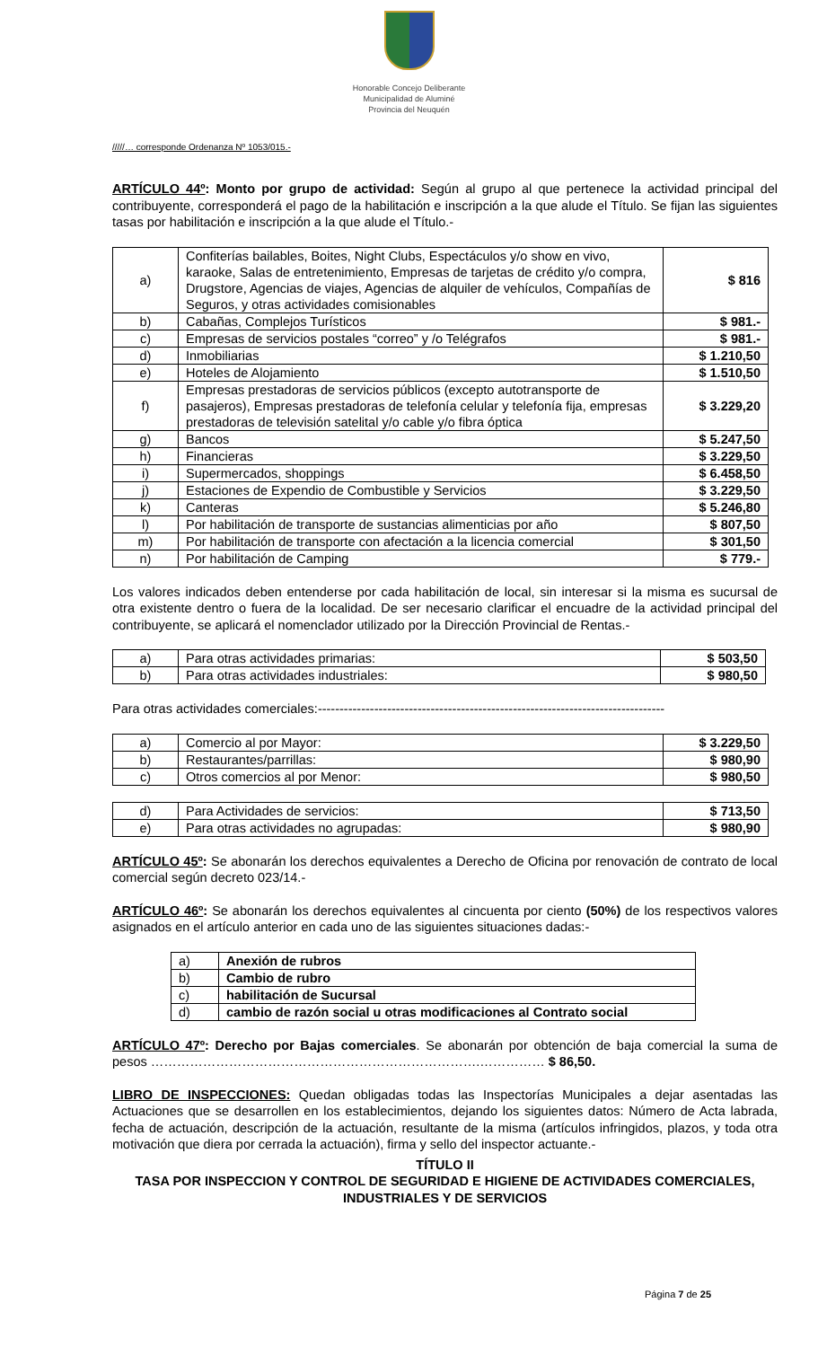Honorable Concejo Deliberante
Municipalidad de Aluminé
Provincia del Neuquén
/////… corresponde Ordenanza Nº 1053/015.-
ARTÍCULO 44º: Monto por grupo de actividad: Según al grupo al que pertenece la actividad principal del contribuyente, corresponderá el pago de la habilitación e inscripción a la que alude el Título. Se fijan las siguientes tasas por habilitación e inscripción a la que alude el Título.-
| a) | Confiterías bailables, Boites, Night Clubs, Espectáculos y/o show en vivo, karaoke, Salas de entretenimiento, Empresas de tarjetas de crédito y/o compra, Drugstore, Agencias de viajes, Agencias de alquiler de vehículos, Compañías de Seguros, y otras actividades comisionables | $ 816 |
| b) | Cabañas, Complejos Turísticos | $ 981.- |
| c) | Empresas de servicios postales “correo” y /o Telégrafos | $ 981.- |
| d) | Inmobiliarias | $ 1.210,50 |
| e) | Hoteles de Alojamiento | $ 1.510,50 |
| f) | Empresas prestadoras de servicios públicos (excepto autotransporte de pasajeros), Empresas prestadoras de telefonía celular y telefonía fija, empresas prestadoras de televisión satelital y/o cable y/o fibra óptica | $ 3.229,20 |
| g) | Bancos | $ 5.247,50 |
| h) | Financieras | $ 3.229,50 |
| i) | Supermercados, shoppings | $ 6.458,50 |
| j) | Estaciones de Expendio de Combustible y Servicios | $ 3.229,50 |
| k) | Canteras | $ 5.246,80 |
| l) | Por habilitación de transporte de sustancias alimenticias por año | $ 807,50 |
| m) | Por habilitación de transporte con afectación a la licencia comercial | $ 301,50 |
| n) | Por habilitación de Camping | $ 779.- |
Los valores indicados deben entenderse por cada habilitación de local, sin interesar si la misma es sucursal de otra existente dentro o fuera de la localidad. De ser necesario clarificar el encuadre de la actividad principal del contribuyente, se aplicará el nomenclador utilizado por la Dirección Provincial de Rentas.-
| a) | Para otras actividades primarias: | $ 503,50 |
| b) | Para otras actividades industriales: | $ 980,50 |
Para otras actividades comerciales:--------------------------------------------------------------------------------
| a) | Comercio al por Mayor: | $ 3.229,50 |
| b) | Restaurantes/parrillas: | $ 980,90 |
| c) | Otros comercios al por Menor: | $ 980,50 |
| d) | Para Actividades de servicios: | $ 713,50 |
| e) | Para otras actividades no agrupadas: | $ 980,90 |
ARTÍCULO 45º: Se abonarán los derechos equivalentes a Derecho de Oficina por renovación de contrato de local comercial según decreto 023/14.-
ARTÍCULO 46º: Se abonarán los derechos equivalentes al cincuenta por ciento (50%) de los respectivos valores asignados en el artículo anterior en cada uno de las siguientes situaciones dadas:-
| a) | Anexión de rubros |
| b) | Cambio de rubro |
| c) | habilitación de Sucursal |
| d) | cambio de razón social u otras modificaciones al Contrato social |
ARTÍCULO 47º: Derecho por Bajas comerciales. Se abonarán por obtención de baja comercial la suma de pesos ………………………………………………………………….…………… $ 86,50.
LIBRO DE INSPECCIONES: Quedan obligadas todas las Inspectorías Municipales a dejar asentadas las Actuaciones que se desarrollen en los establecimientos, dejando los siguientes datos: Número de Acta labrada, fecha de actuación, descripción de la actuación, resultante de la misma (artículos infringidos, plazos, y toda otra motivación que diera por cerrada la actuación), firma y sello del inspector actuante.-
TÍTULO II
TASA POR INSPECCION Y CONTROL DE SEGURIDAD E HIGIENE DE ACTIVIDADES COMERCIALES, INDUSTRIALES Y DE SERVICIOS
Página 7 de 25